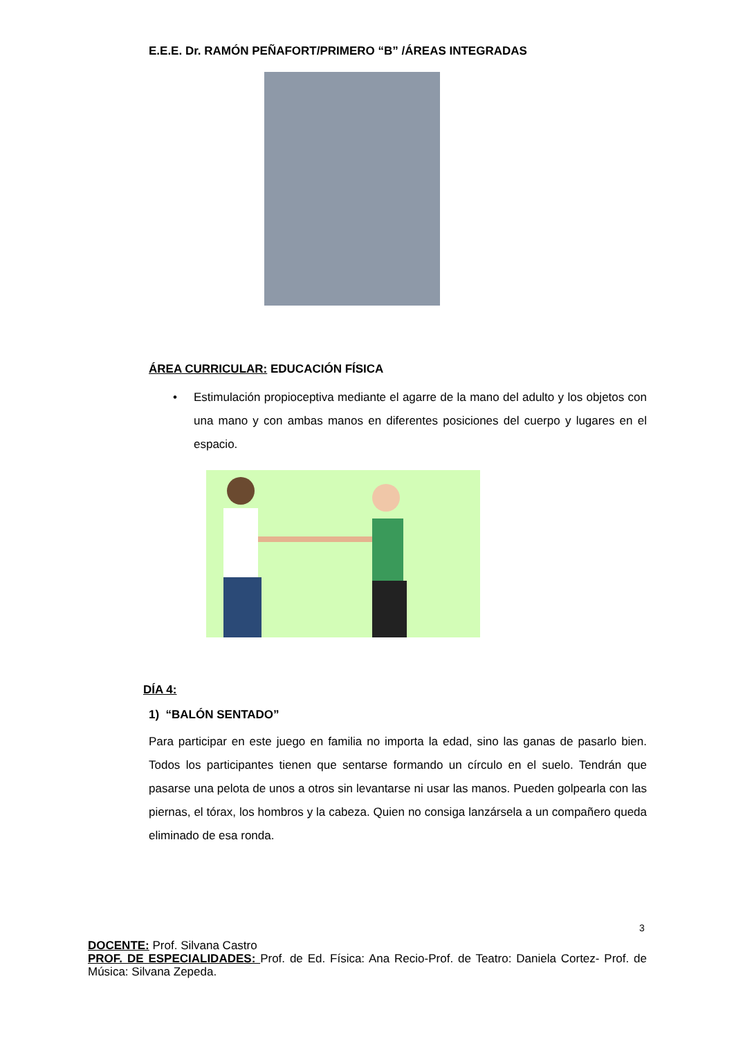E.E.E. Dr. RAMÓN PEÑAFORT/PRIMERO “B” /ÁREAS INTEGRADAS
ÁREA CURRICULAR: EDUCACIÓN FÍSICA
• Estimulación propioceptiva mediante el agarre de la mano del adulto y los objetos con una mano y con ambas manos en diferentes posiciones del cuerpo y lugares en el espacio.
DÍA 4:
1) “BALÓN SENTADO”
Para participar en este juego en familia no importa la edad, sino las ganas de pasarlo bien. Todos los participantes tienen que sentarse formando un círculo en el suelo. Tendrán que pasarse una pelota de unos a otros sin levantarse ni usar las manos. Pueden golpearla con las piernas, el tórax, los hombros y la cabeza. Quien no consiga lanzársela a un compañero queda eliminado de esa ronda.
3
DOCENTE: Prof. Silvana Castro
PROF. DE ESPECIALIDADES: Prof. de Ed. Física: Ana Recio-Prof. de Teatro: Daniela Cortez- Prof. de Música: Silvana Zepeda.